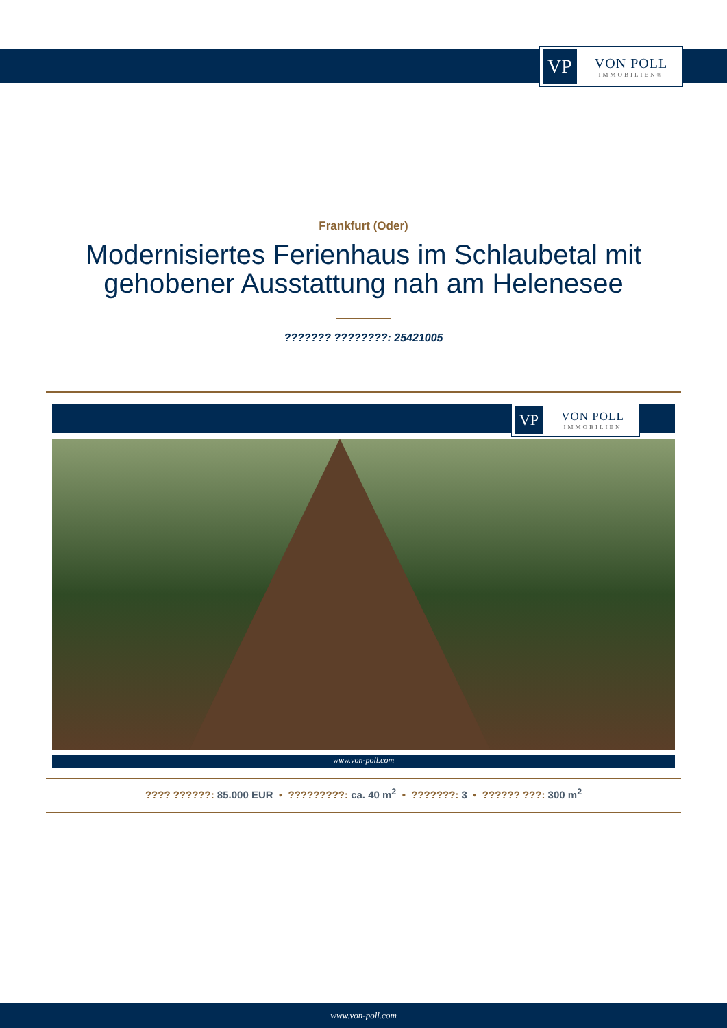VP
VON POLL
IMMOBILIEN®
Frankfurt (Oder)
Modernisiertes Ferienhaus im Schlaubetal mit
gehobener Ausstattung nah am Helenesee
??????? ????????: 25421005
VP
VON POLL
IMMOBILIEN
www.von-poll.com
???? ??????: 85.000 EUR • ?????????: ca. 40 m<sup>2</sup> • ???????: 3 • ?????? ???: 300 m<sup>2</sup>
www.von-poll.com